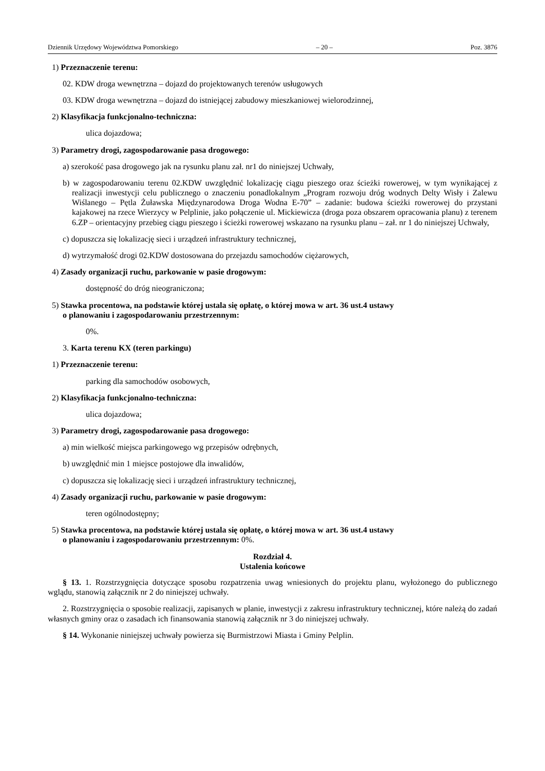Dziennik Urzędowy Województwa Pomorskiego – 20 – Poz. 3876
1) Przeznaczenie terenu:
02. KDW droga wewnętrzna – dojazd do projektowanych terenów usługowych
03. KDW droga wewnętrzna – dojazd do istniejącej zabudowy mieszkaniowej wielorodzinnej,
2) Klasyfikacja funkcjonalno-techniczna:
ulica dojazdowa;
3) Parametry drogi, zagospodarowanie pasa drogowego:
a) szerokość pasa drogowego jak na rysunku planu zał. nr1 do niniejszej Uchwały,
b) w zagospodarowaniu terenu 02.KDW uwzględnić lokalizację ciągu pieszego oraz ścieżki rowerowej, w tym wynikającej z realizacji inwestycji celu publicznego o znaczeniu ponadlokalnym „Program rozwoju dróg wodnych Delty Wisły i Zalewu Wiślanego – Pętla Żuławska Międzynarodowa Droga Wodna E-70” – zadanie: budowa ścieżki rowerowej do przystani kajakowej na rzece Wierzycy w Pelplinie, jako połączenie ul. Mickiewicza (droga poza obszarem opracowania planu) z terenem 6.ZP – orientacyjny przebieg ciągu pieszego i ścieżki rowerowej wskazano na rysunku planu – zał. nr 1 do niniejszej Uchwały,
c) dopuszcza się lokalizację sieci i urządzeń infrastruktury technicznej,
d) wytrzymałość drogi 02.KDW dostosowana do przejazdu samochodów ciężarowych,
4) Zasady organizacji ruchu, parkowanie w pasie drogowym:
dostępność do dróg nieograniczona;
5) Stawka procentowa, na podstawie której ustala się opłatę, o której mowa w art. 36 ust.4 ustawy
o planowaniu i zagospodarowaniu przestrzennym:
0%.
3. Karta terenu KX (teren parkingu)
1) Przeznaczenie terenu:
parking dla samochodów osobowych,
2) Klasyfikacja funkcjonalno-techniczna:
ulica dojazdowa;
3) Parametry drogi, zagospodarowanie pasa drogowego:
a) min wielkość miejsca parkingowego wg przepisów odrębnych,
b) uwzględnić min 1 miejsce postojowe dla inwalidów,
c) dopuszcza się lokalizację sieci i urządzeń infrastruktury technicznej,
4) Zasady organizacji ruchu, parkowanie w pasie drogowym:
teren ogólnodostępny;
5) Stawka procentowa, na podstawie której ustala się opłatę, o której mowa w art. 36 ust.4 ustawy
o planowaniu i zagospodarowaniu przestrzennym: 0%.
Rozdział 4.
Ustalenia końcowe
§ 13. 1. Rozstrzygnięcia dotyczące sposobu rozpatrzenia uwag wniesionych do projektu planu, wyłożonego do publicznego wglądu, stanowią załącznik nr 2 do niniejszej uchwały.
2. Rozstrzygnięcia o sposobie realizacji, zapisanych w planie, inwestycji z zakresu infrastruktury technicznej, które należą do zadań własnych gminy oraz o zasadach ich finansowania stanowią załącznik nr 3 do niniejszej uchwały.
§ 14. Wykonanie niniejszej uchwały powierza się Burmistrzowi Miasta i Gminy Pelplin.